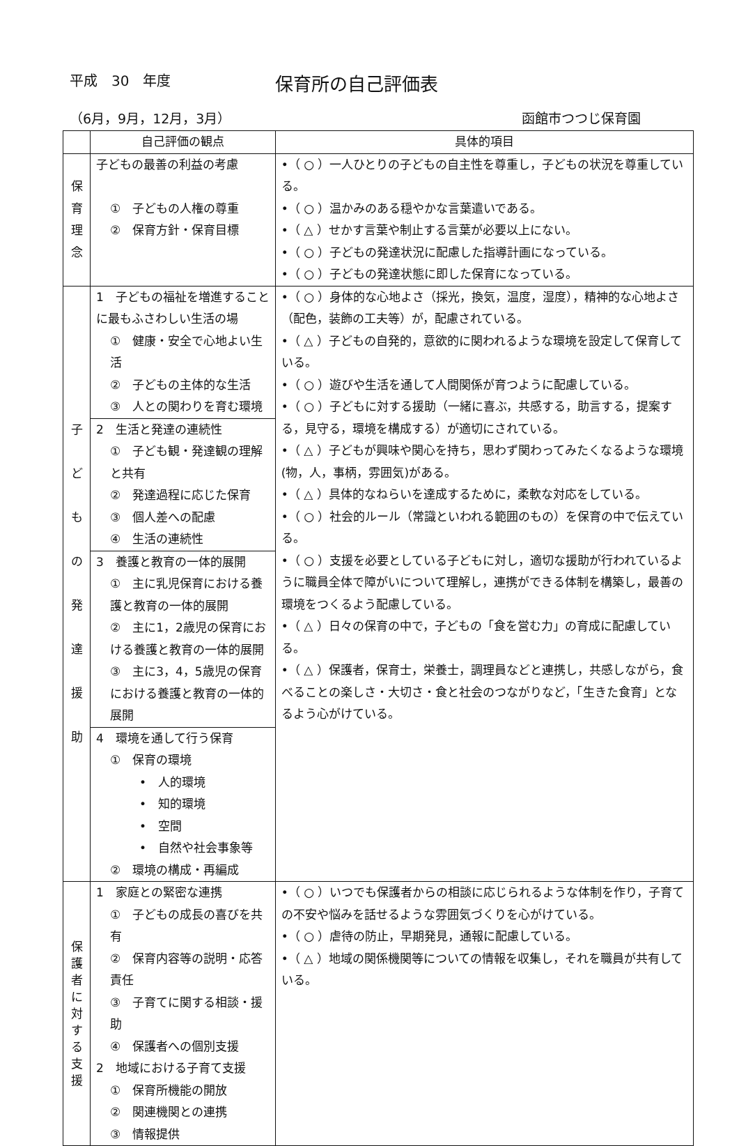平成　30　年度 保育所の自己評価表
（6月，9月，12月，3月） 函館市つつじ保育園
| | 自己評価の観点 | 具体的項目 |
| --- | --- | --- |
| 保 育 理 念 | 子どもの最善の利益の考慮 ① 子どもの人権の尊重 ② 保育方針・保育目標 | •（ ○ ）一人ひとりの子どもの自主性を尊重し，子どもの状況を尊重している。 •（ ○ ）温かみのある穏やかな言葉遣いである。 •（ △ ）せかす言葉や制止する言葉が必要以上にない。 •（ ○ ）子どもの発達状況に配慮した指導計画になっている。 •（ ○ ）子どもの発達状態に即した保育になっている。 |
| 子 ど も の 発 達 援 助 | 1 子どもの福祉を増進することに最もふさわしい生活の場 ① 健康・安全で心地よい生活 ② 子どもの主体的な生活 ③ 人との関わりを育む環境 | •（ ○ ）身体的な心地よさ（採光，換気，温度，湿度），精神的な心地よさ（配色，装飾の工夫等）が，配慮されている。 •（ △ ）子どもの自発的，意欲的に関われるような環境を設定して保育している。 •（ ○ ）遊びや生活を通して人間関係が育つように配慮している。 •（ ○ ）子どもに対する援助（一緒に喜ぶ，共感する，助言する，提案する，見守る，環境を構成する）が適切にされている。 •（ △ ）子どもが興味や関心を持ち，思わず関わってみたくなるような環境(物，人，事柄，雰囲気)がある。 •（ △ ）具体的なねらいを達成するために，柔軟な対応をしている。 •（ ○ ）社会的ルール（常識といわれる範囲のもの）を保育の中で伝えている。 •（ ○ ）支援を必要としている子どもに対し，適切な援助が行われているように職員全体で障がいについて理解し，連携ができる体制を構築し，最善の環境をつくるよう配慮している。 •（ △ ）日々の保育の中で，子どもの「食を営む力」の育成に配慮している。 •（ △ ）保護者，保育士，栄養士，調理員などと連携し，共感しながら，食べることの楽しさ・大切さ・食と社会のつながりなど，「生きた食育」となるよう心がけている。 |
| | 2 生活と発達の連続性 ① 子ども観・発達観の理解と共有 ② 発達過程に応じた保育 ③ 個人差への配慮 ④ 生活の連続性 | |
| | 3 養護と教育の一体的展開 ① 主に乳児保育における養護と教育の一体的展開 ② 主に1，2歳児の保育における養護と教育の一体的展開 ③ 主に3，4，5歳児の保育における養護と教育の一体的展開 | |
| | 4 環境を通して行う保育 ① 保育の環境 • 人的環境 • 知的環境 • 空間 • 自然や社会事象等 ② 環境の構成・再編成 | |
| 保 護 者 に 対 す る 支 援 | 1 家庭との緊密な連携 ① 子どもの成長の喜びを共有 ② 保育内容等の説明・応答責任 ③ 子育てに関する相談・援助 ④ 保護者への個別支援 2 地域における子育て支援 ① 保育所機能の開放 ② 関連機関との連携 ③ 情報提供 | •（ ○ ）いつでも保護者からの相談に応じられるような体制を作り，子育ての不安や悩みを話せるような雰囲気づくりを心がけている。 •（ ○ ）虐待の防止，早期発見，通報に配慮している。 •（ △ ）地域の関係機関等についての情報を収集し，それを職員が共有している。 |